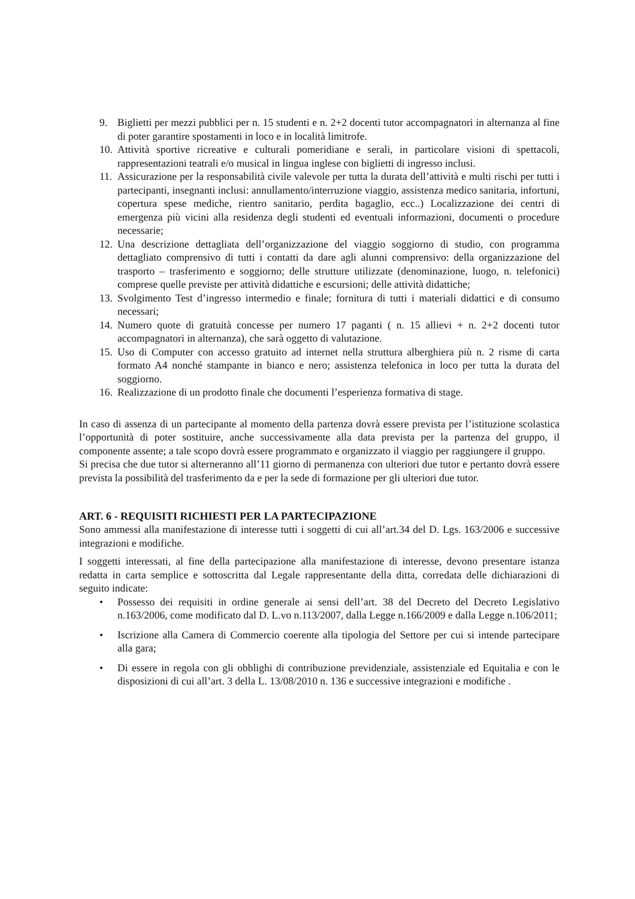9. Biglietti per mezzi pubblici per n. 15 studenti e n. 2+2 docenti tutor accompagnatori in alternanza al fine di poter garantire spostamenti in loco e in località limitrofe.
10. Attività sportive ricreative e culturali pomeridiane e serali, in particolare visioni di spettacoli, rappresentazioni teatrali e/o musical in lingua inglese con biglietti di ingresso inclusi.
11. Assicurazione per la responsabilità civile valevole per tutta la durata dell’attività e multi rischi per tutti i partecipanti, insegnanti inclusi: annullamento/interruzione viaggio, assistenza medico sanitaria, infortuni, copertura spese mediche, rientro sanitario, perdita bagaglio, ecc..) Localizzazione dei centri di emergenza più vicini alla residenza degli studenti ed eventuali informazioni, documenti o procedure necessarie;
12. Una descrizione dettagliata dell’organizzazione del viaggio soggiorno di studio, con programma dettagliato comprensivo di tutti i contatti da dare agli alunni comprensivo: della organizzazione del trasporto – trasferimento e soggiorno; delle strutture utilizzate (denominazione, luogo, n. telefonici) comprese quelle previste per attività didattiche e escursioni; delle attività didattiche;
13. Svolgimento Test d’ingresso intermedio e finale; fornitura di tutti i materiali didattici e di consumo necessari;
14. Numero quote di gratuità concesse per numero 17 paganti ( n. 15 allievi + n. 2+2 docenti tutor accompagnatori in alternanza), che sarà oggetto di valutazione.
15. Uso di Computer con accesso gratuito ad internet nella struttura alberghiera più n. 2 risme di carta formato A4 nonché stampante in bianco e nero; assistenza telefonica in loco per tutta la durata del soggiorno.
16. Realizzazione di un prodotto finale che documenti l’esperienza formativa di stage.
In caso di assenza di un partecipante al momento della partenza dovrà essere prevista per l’istituzione scolastica l’opportunità di poter sostituire, anche successivamente alla data prevista per la partenza del gruppo, il componente assente; a tale scopo dovrà essere programmato e organizzato il viaggio per raggiungere il gruppo.
Si precisa che due tutor si alterneranno all’11 giorno di permanenza con ulteriori due tutor e pertanto dovrà essere prevista la possibilità del trasferimento da e per la sede di formazione per gli ulteriori due tutor.
ART. 6 - REQUISITI RICHIESTI PER LA PARTECIPAZIONE
Sono ammessi alla manifestazione di interesse tutti i soggetti di cui all’art.34 del D. Lgs. 163/2006 e successive integrazioni e modifiche.
I soggetti interessati, al fine della partecipazione alla manifestazione di interesse, devono presentare istanza redatta in carta semplice e sottoscritta dal Legale rappresentante della ditta, corredata delle dichiarazioni di seguito indicate:
• Possesso dei requisiti in ordine generale ai sensi dell’art. 38 del Decreto del Decreto Legislativo n.163/2006, come modificato dal D. L.vo n.113/2007, dalla Legge n.166/2009 e dalla Legge n.106/2011;
• Iscrizione alla Camera di Commercio coerente alla tipologia del Settore per cui si intende partecipare alla gara;
• Di essere in regola con gli obblighi di contribuzione previdenziale, assistenziale ed Equitalia e con le disposizioni di cui all’art. 3 della L. 13/08/2010 n. 136 e successive integrazioni e modifiche .